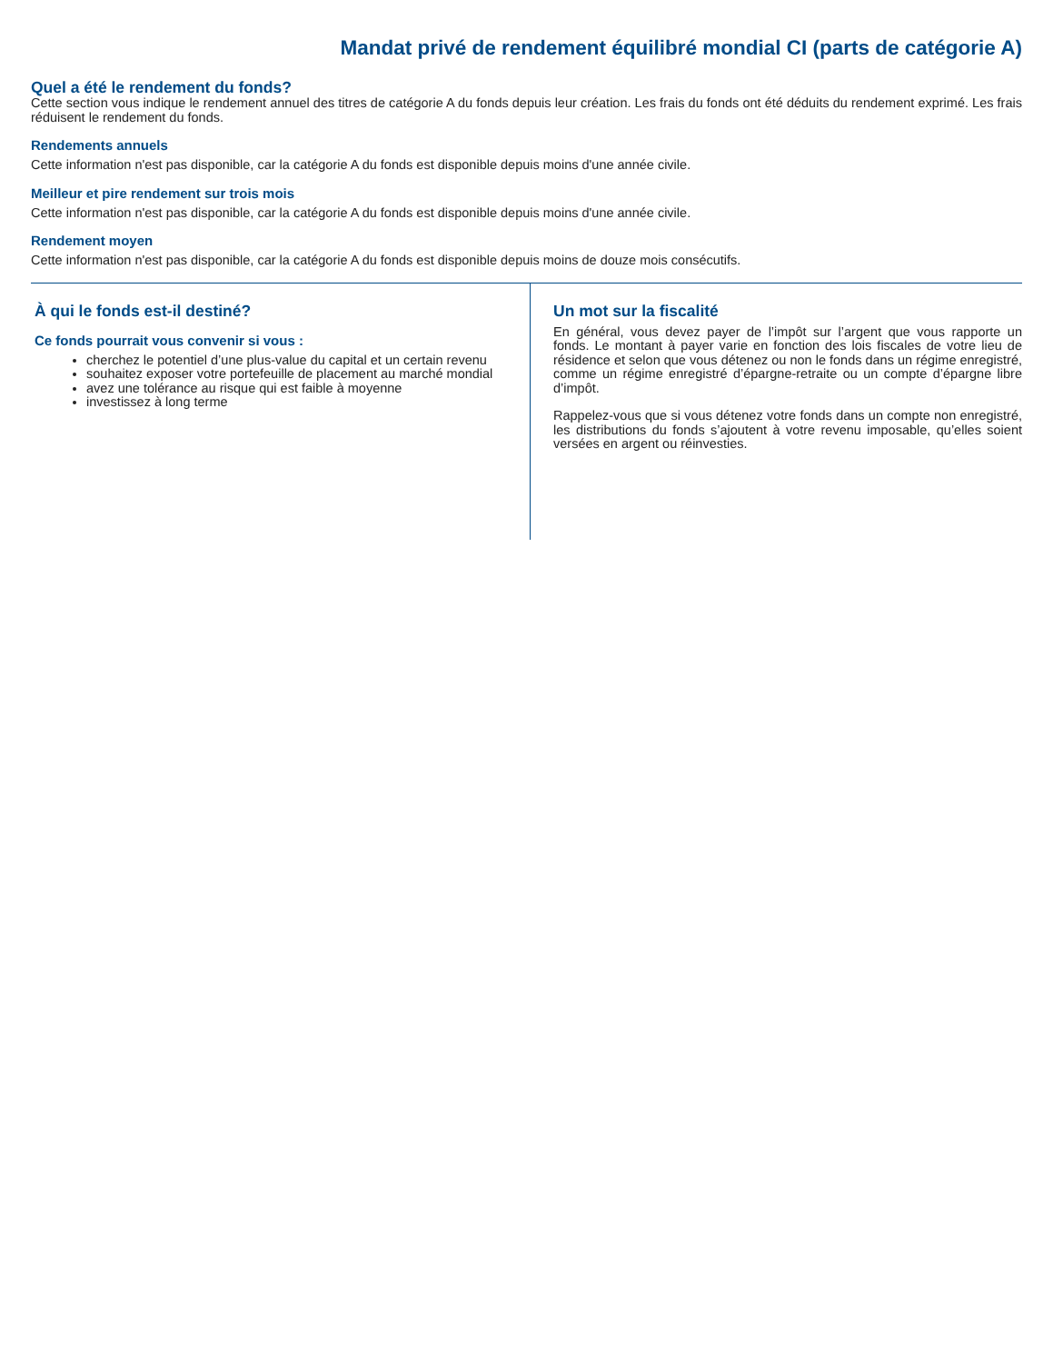Mandat privé de rendement équilibré mondial CI (parts de catégorie A)
Quel a été le rendement du fonds?
Cette section vous indique le rendement annuel des titres de catégorie A du fonds depuis leur création. Les frais du fonds ont été déduits du rendement exprimé. Les frais réduisent le rendement du fonds.
Rendements annuels
Cette information n'est pas disponible, car la catégorie A du fonds est disponible depuis moins d'une année civile.
Meilleur et pire rendement sur trois mois
Cette information n'est pas disponible, car la catégorie A du fonds est disponible depuis moins d'une année civile.
Rendement moyen
Cette information n'est pas disponible, car la catégorie A du fonds est disponible depuis moins de douze mois consécutifs.
À qui le fonds est-il destiné?
Ce fonds pourrait vous convenir si vous :
cherchez le potentiel d’une plus-value du capital et un certain revenu
souhaitez exposer votre portefeuille de placement au marché mondial
avez une tolérance au risque qui est faible à moyenne
investissez à long terme
Un mot sur la fiscalité
En général, vous devez payer de l’impôt sur l’argent que vous rapporte un fonds. Le montant à payer varie en fonction des lois fiscales de votre lieu de résidence et selon que vous détenez ou non le fonds dans un régime enregistré, comme un régime enregistré d’épargne-retraite ou un compte d’épargne libre d’impôt.
Rappelez-vous que si vous détenez votre fonds dans un compte non enregistré, les distributions du fonds s’ajoutent à votre revenu imposable, qu’elles soient versées en argent ou réinvesties.